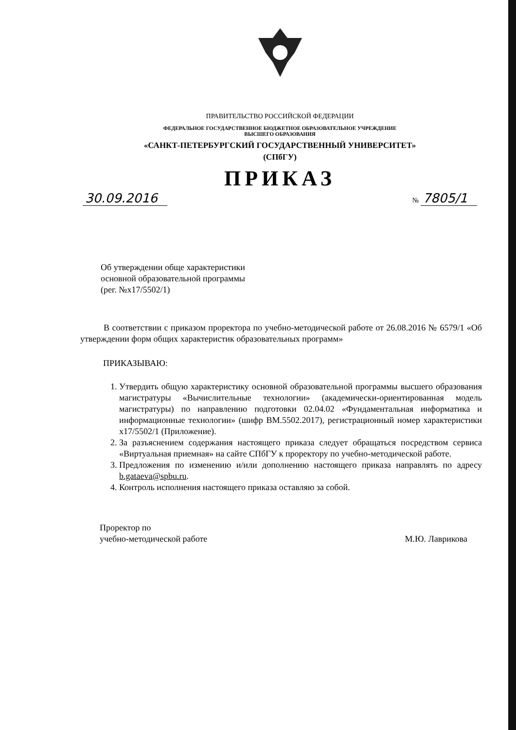ПРАВИТЕЛЬСТВО РОССИЙСКОЙ ФЕДЕРАЦИИ
ФЕДЕРАЛЬНОЕ ГОСУДАРСТВЕННОЕ БЮДЖЕТНОЕ ОБРАЗОВАТЕЛЬНОЕ УЧРЕЖДЕНИЕ
ВЫСШЕГО ОБРАЗОВАНИЯ
«САНКТ-ПЕТЕРБУРГСКИЙ ГОСУДАРСТВЕННЫЙ УНИВЕРСИТЕТ»
(СПбГУ)
ПРИКАЗ
30.09.2016 № 7805/1
Об утверждении обще характеристики
основной образовательной программы
(рег. №x17/5502/1)
В соответствии с приказом проректора по учебно-методической работе от 26.08.2016 № 6579/1 «Об утверждении форм общих характеристик образовательных программ»
ПРИКАЗЫВАЮ:
1. Утвердить общую характеристику основной образовательной программы высшего образования магистратуры «Вычислительные технологии» (академически-ориентированная модель магистратуры) по направлению подготовки 02.04.02 «Фундаментальная информатика и информационные технологии» (шифр ВМ.5502.2017), регистрационный номер характеристики x17/5502/1 (Приложение).
2. За разъяснением содержания настоящего приказа следует обращаться посредством сервиса «Виртуальная приемная» на сайте СПбГУ к проректору по учебно-методической работе.
3. Предложения по изменению и/или дополнению настоящего приказа направлять по адресу b.gataeva@spbu.ru.
4. Контроль исполнения настоящего приказа оставляю за собой.
Проректор по
учебно-методической работе
М.Ю. Лаврикова